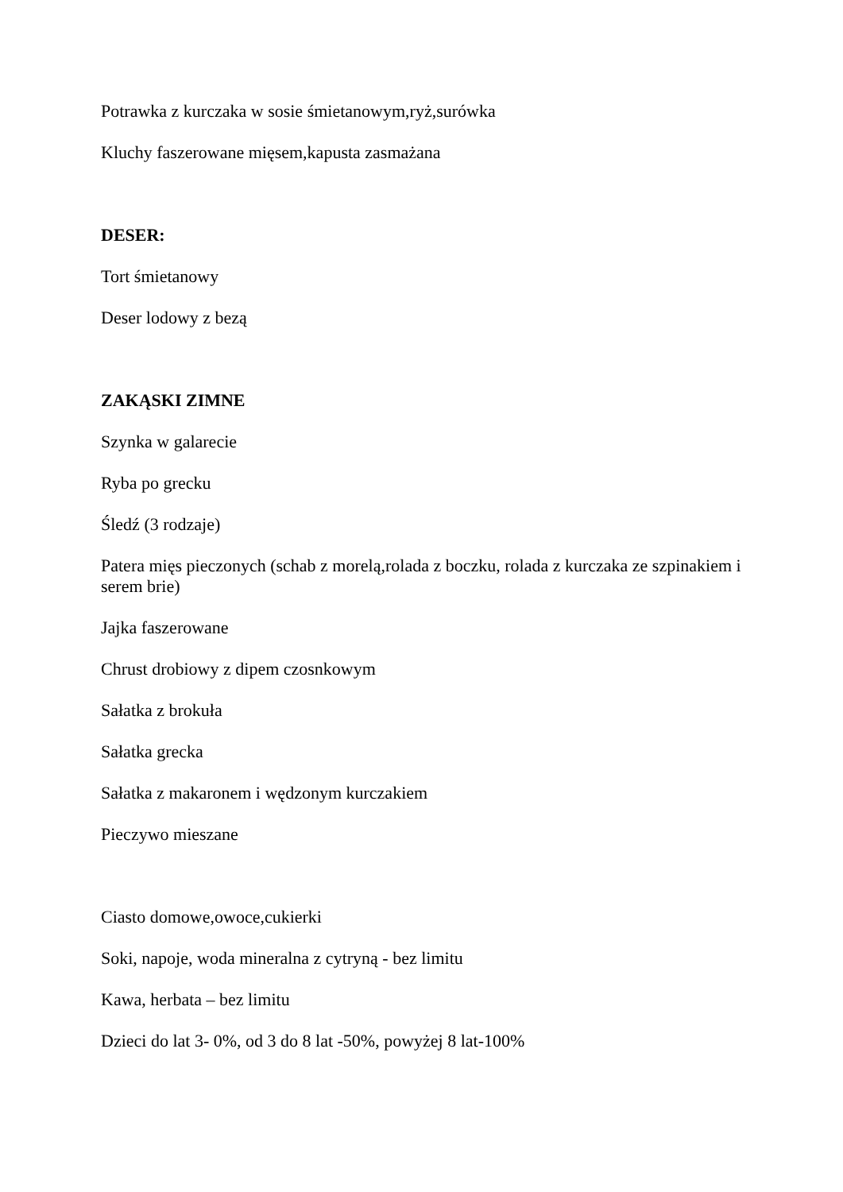Potrawka z kurczaka w sosie śmietanowym,ryż,surówka
Kluchy faszerowane mięsem,kapusta zasmażana
DESER:
Tort śmietanowy
Deser lodowy z bezą
ZAKĄSKI ZIMNE
Szynka w galarecie
Ryba po grecku
Śledź (3 rodzaje)
Patera mięs pieczonych (schab z morelą,rolada z boczku, rolada z kurczaka ze szpinakiem i serem brie)
Jajka faszerowane
Chrust drobiowy z dipem czosnkowym
Sałatka z brokuła
Sałatka grecka
Sałatka z makaronem i wędzonym kurczakiem
Pieczywo mieszane
Ciasto domowe,owoce,cukierki
Soki, napoje, woda mineralna z cytryną - bez limitu
Kawa, herbata – bez limitu
Dzieci do lat 3- 0%, od 3 do 8 lat -50%, powyżej 8 lat-100%